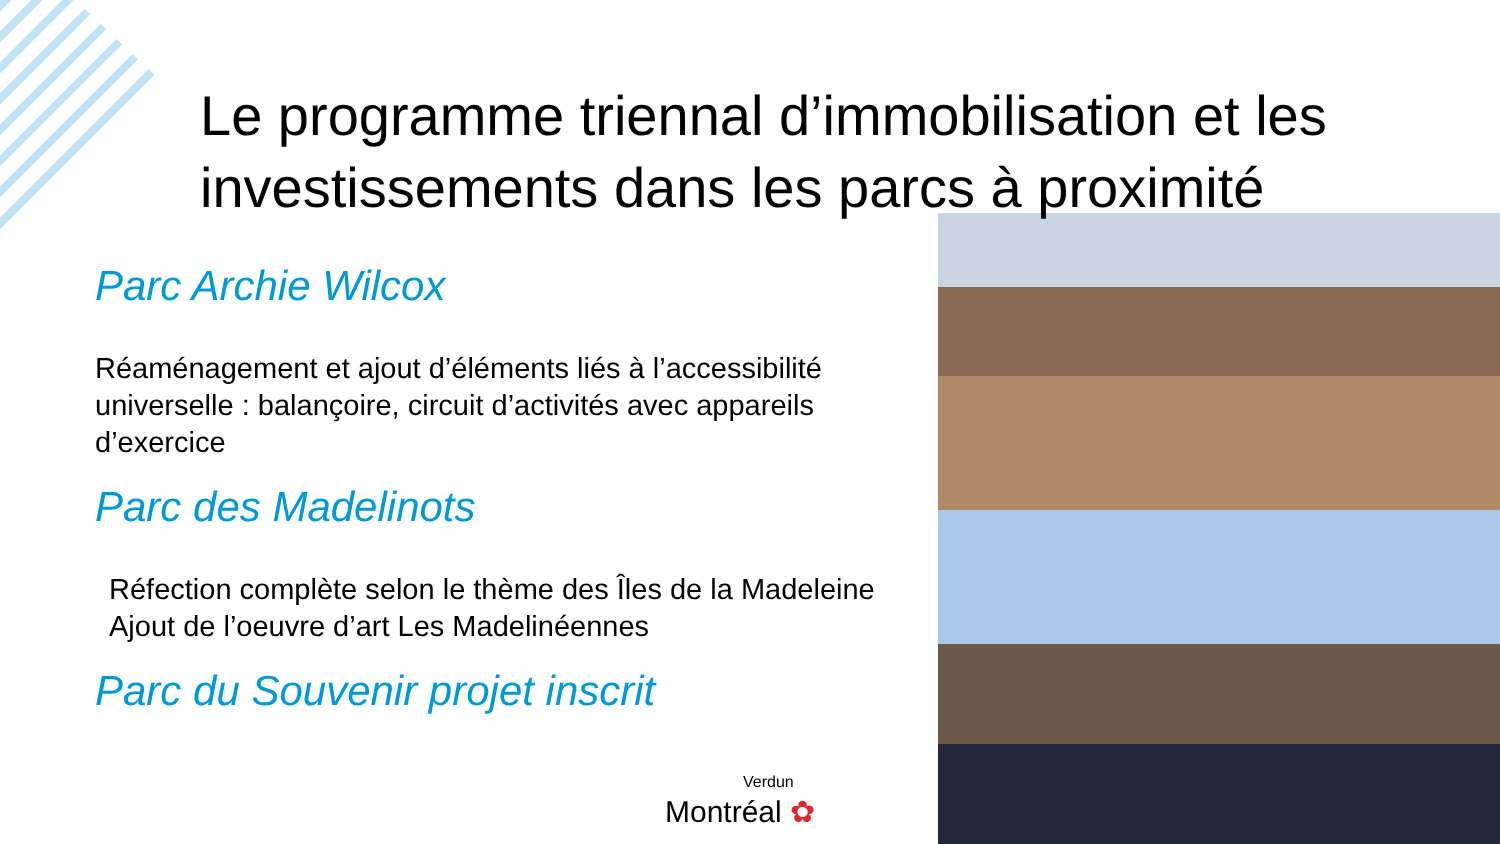Le programme triennal d’immobilisation et les investissements dans les parcs à proximité
Parc Archie Wilcox
Réaménagement et ajout d’éléments liés à l’accessibilité universelle : balançoire, circuit d’activités avec appareils d’exercice
Parc des Madelinots
Réfection complète selon le thème des Îles de la Madeleine
Ajout de l’oeuvre d’art Les Madelinéennes
Parc du Souvenir projet inscrit
Verdun
Montréal ✿